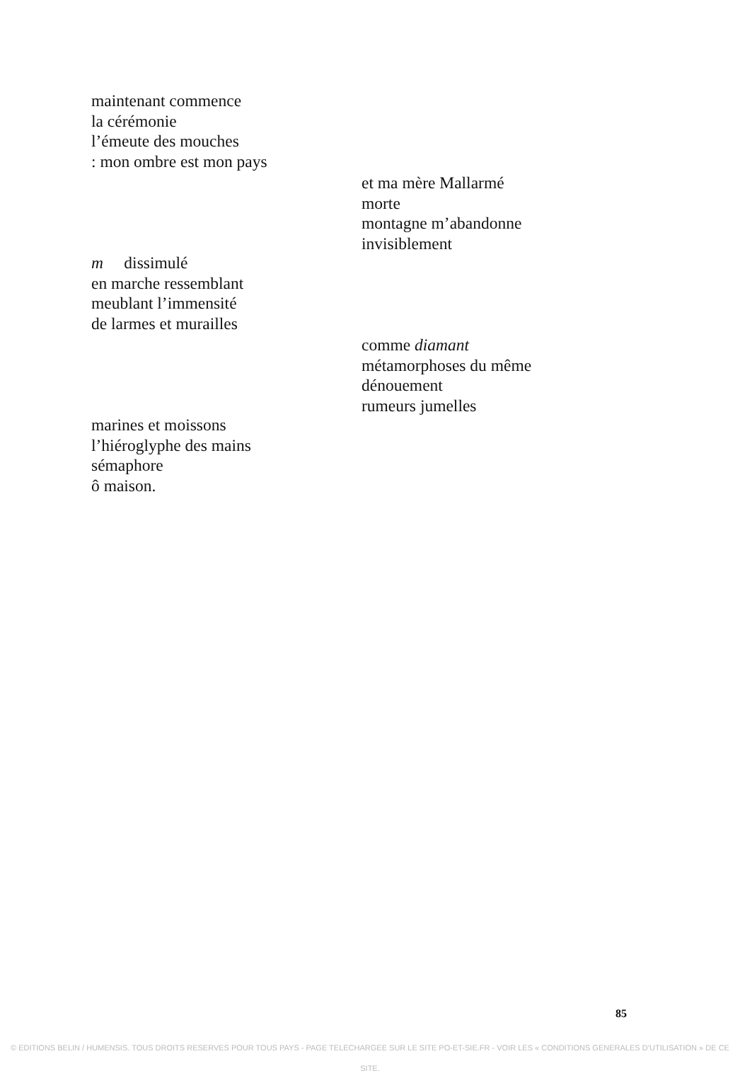maintenant commence
la cérémonie
l’émeute des mouches
: mon ombre est mon pays
et ma mère Mallarmé
morte
montagne m’abandonne
invisiblement
m dissimulé
en marche ressemblant
meublant l’immensité
de larmes et murailles
comme diamant
métamorphoses du même
dénouement
rumeurs jumelles
marines et moissons
l’hiéroglyphe des mains
sémaphore
ô maison.
85
© EDITIONS BELIN / HUMENSIS. TOUS DROITS RESERVES POUR TOUS PAYS - PAGE TELECHARGEE SUR LE SITE PO-ET-SIE.FR - VOIR LES « CONDITIONS GENERALES D’UTILISATION » DE CE SITE.